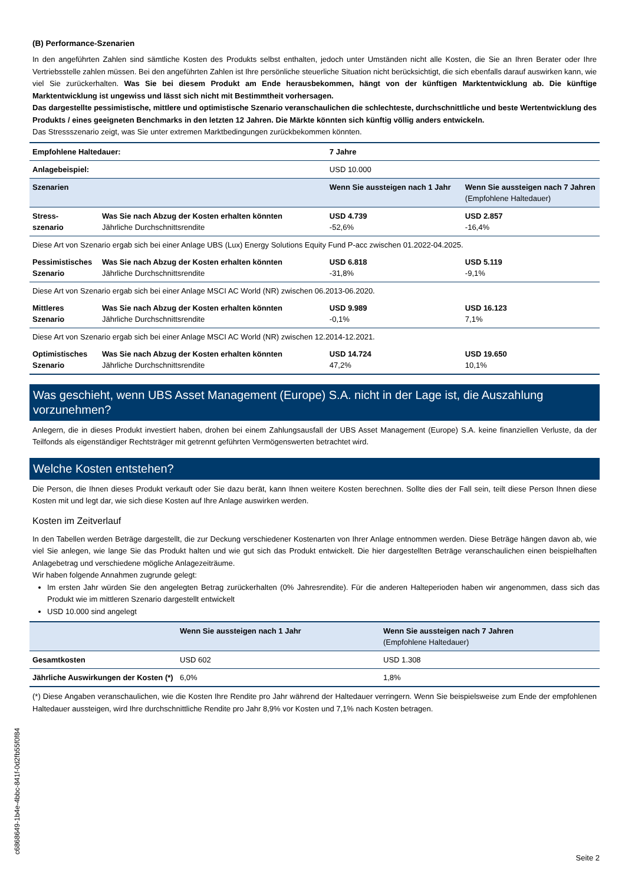(B) Performance-Szenarien
In den angeführten Zahlen sind sämtliche Kosten des Produkts selbst enthalten, jedoch unter Umständen nicht alle Kosten, die Sie an Ihren Berater oder Ihre Vertriebsstelle zahlen müssen. Bei den angeführten Zahlen ist Ihre persönliche steuerliche Situation nicht berücksichtigt, die sich ebenfalls darauf auswirken kann, wie viel Sie zurückerhalten. Was Sie bei diesem Produkt am Ende herausbekommen, hängt von der künftigen Marktentwicklung ab. Die künftige Marktentwicklung ist ungewiss und lässt sich nicht mit Bestimmtheit vorhersagen.
Das dargestellte pessimistische, mittlere und optimistische Szenario veranschaulichen die schlechteste, durchschnittliche und beste Wertentwicklung des Produkts / eines geeigneten Benchmarks in den letzten 12 Jahren. Die Märkte könnten sich künftig völlig anders entwickeln.
Das Stressszenario zeigt, was Sie unter extremen Marktbedingungen zurückbekommen könnten.
| Empfohlene Haltedauer: | | 7 Jahre | |
| Anlagebeispiel: | | USD 10.000 | |
| Szenarien | | Wenn Sie aussteigen nach 1 Jahr | Wenn Sie aussteigen nach 7 Jahren (Empfohlene Haltedauer) |
| Stress- szenario | Was Sie nach Abzug der Kosten erhalten könnten Jährliche Durchschnittsrendite | USD 4.739 -52,6% | USD 2.857 -16,4% |
| Diese Art von Szenario ergab sich bei einer Anlage UBS (Lux) Energy Solutions Equity Fund P-acc zwischen 01.2022-04.2025. | | | |
| Pessimistisches Szenario | Was Sie nach Abzug der Kosten erhalten könnten Jährliche Durchschnittsrendite | USD 6.818 -31,8% | USD 5.119 -9,1% |
| Diese Art von Szenario ergab sich bei einer Anlage MSCI AC World (NR) zwischen 06.2013-06.2020. | | | |
| Mittleres Szenario | Was Sie nach Abzug der Kosten erhalten könnten Jährliche Durchschnittsrendite | USD 9.989 -0,1% | USD 16.123 7,1% |
| Diese Art von Szenario ergab sich bei einer Anlage MSCI AC World (NR) zwischen 12.2014-12.2021. | | | |
| Optimistisches Szenario | Was Sie nach Abzug der Kosten erhalten könnten Jährliche Durchschnittsrendite | USD 14.724 47,2% | USD 19.650 10,1% |
Was geschieht, wenn UBS Asset Management (Europe) S.A. nicht in der Lage ist, die Auszahlung vorzunehmen?
Anlegern, die in dieses Produkt investiert haben, drohen bei einem Zahlungsausfall der UBS Asset Management (Europe) S.A. keine finanziellen Verluste, da der Teilfonds als eigenständiger Rechtsträger mit getrennt geführten Vermögenswerten betrachtet wird.
Welche Kosten entstehen?
Die Person, die Ihnen dieses Produkt verkauft oder Sie dazu berät, kann Ihnen weitere Kosten berechnen. Sollte dies der Fall sein, teilt diese Person Ihnen diese Kosten mit und legt dar, wie sich diese Kosten auf Ihre Anlage auswirken werden.
Kosten im Zeitverlauf
In den Tabellen werden Beträge dargestellt, die zur Deckung verschiedener Kostenarten von Ihrer Anlage entnommen werden. Diese Beträge hängen davon ab, wie viel Sie anlegen, wie lange Sie das Produkt halten und wie gut sich das Produkt entwickelt. Die hier dargestellten Beträge veranschaulichen einen beispielhaften Anlagebetrag und verschiedene mögliche Anlagezeiträume.
Wir haben folgende Annahmen zugrunde gelegt:
Im ersten Jahr würden Sie den angelegten Betrag zurückerhalten (0% Jahresrendite). Für die anderen Halteperioden haben wir angenommen, dass sich das Produkt wie im mittleren Szenario dargestellt entwickelt
USD 10.000 sind angelegt
| | Wenn Sie aussteigen nach 1 Jahr | Wenn Sie aussteigen nach 7 Jahren (Empfohlene Haltedauer) |
| Gesamtkosten | USD 602 | USD 1.308 |
| Jährliche Auswirkungen der Kosten (*) | 6,0% | 1,8% |
(*) Diese Angaben veranschaulichen, wie die Kosten Ihre Rendite pro Jahr während der Haltedauer verringern. Wenn Sie beispielsweise zum Ende der empfohlenen Haltedauer aussteigen, wird Ihre durchschnittliche Rendite pro Jahr 8,9% vor Kosten und 7,1% nach Kosten betragen.
c6868649-1b4e-4bbc-841f-0d2fb55f0f84
Seite 2